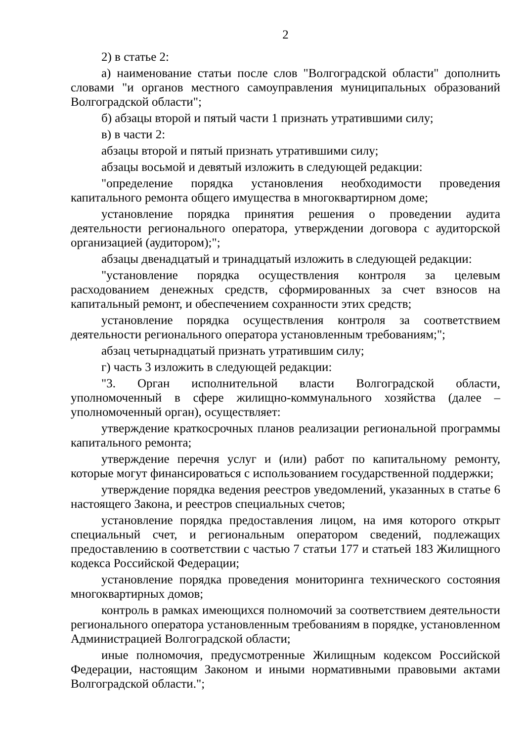2
2) в статье 2:
а) наименование статьи после слов "Волгоградской области" дополнить словами "и органов местного самоуправления муниципальных образований Волгоградской области";
б) абзацы второй и пятый части 1 признать утратившими силу;
в) в части 2:
абзацы второй и пятый признать утратившими силу;
абзацы восьмой и девятый изложить в следующей редакции:
"определение порядка установления необходимости проведения капитального ремонта общего имущества в многоквартирном доме;
установление порядка принятия решения о проведении аудита деятельности регионального оператора, утверждении договора с аудиторской организацией (аудитором);";
абзацы двенадцатый и тринадцатый изложить в следующей редакции:
"установление порядка осуществления контроля за целевым расходованием денежных средств, сформированных за счет взносов на капитальный ремонт, и обеспечением сохранности этих средств;
установление порядка осуществления контроля за соответствием деятельности регионального оператора установленным требованиям;";
абзац четырнадцатый признать утратившим силу;
г) часть 3 изложить в следующей редакции:
"3. Орган исполнительной власти Волгоградской области, уполномоченный в сфере жилищно-коммунального хозяйства (далее – уполномоченный орган), осуществляет:
утверждение краткосрочных планов реализации региональной программы капитального ремонта;
утверждение перечня услуг и (или) работ по капитальному ремонту, которые могут финансироваться с использованием государственной поддержки;
утверждение порядка ведения реестров уведомлений, указанных в статье 6 настоящего Закона, и реестров специальных счетов;
установление порядка предоставления лицом, на имя которого открыт специальный счет, и региональным оператором сведений, подлежащих предоставлению в соответствии с частью 7 статьи 177 и статьей 183 Жилищного кодекса Российской Федерации;
установление порядка проведения мониторинга технического состояния многоквартирных домов;
контроль в рамках имеющихся полномочий за соответствием деятельности регионального оператора установленным требованиям в порядке, установленном Администрацией Волгоградской области;
иные полномочия, предусмотренные Жилищным кодексом Российской Федерации, настоящим Законом и иными нормативными правовыми актами Волгоградской области.";